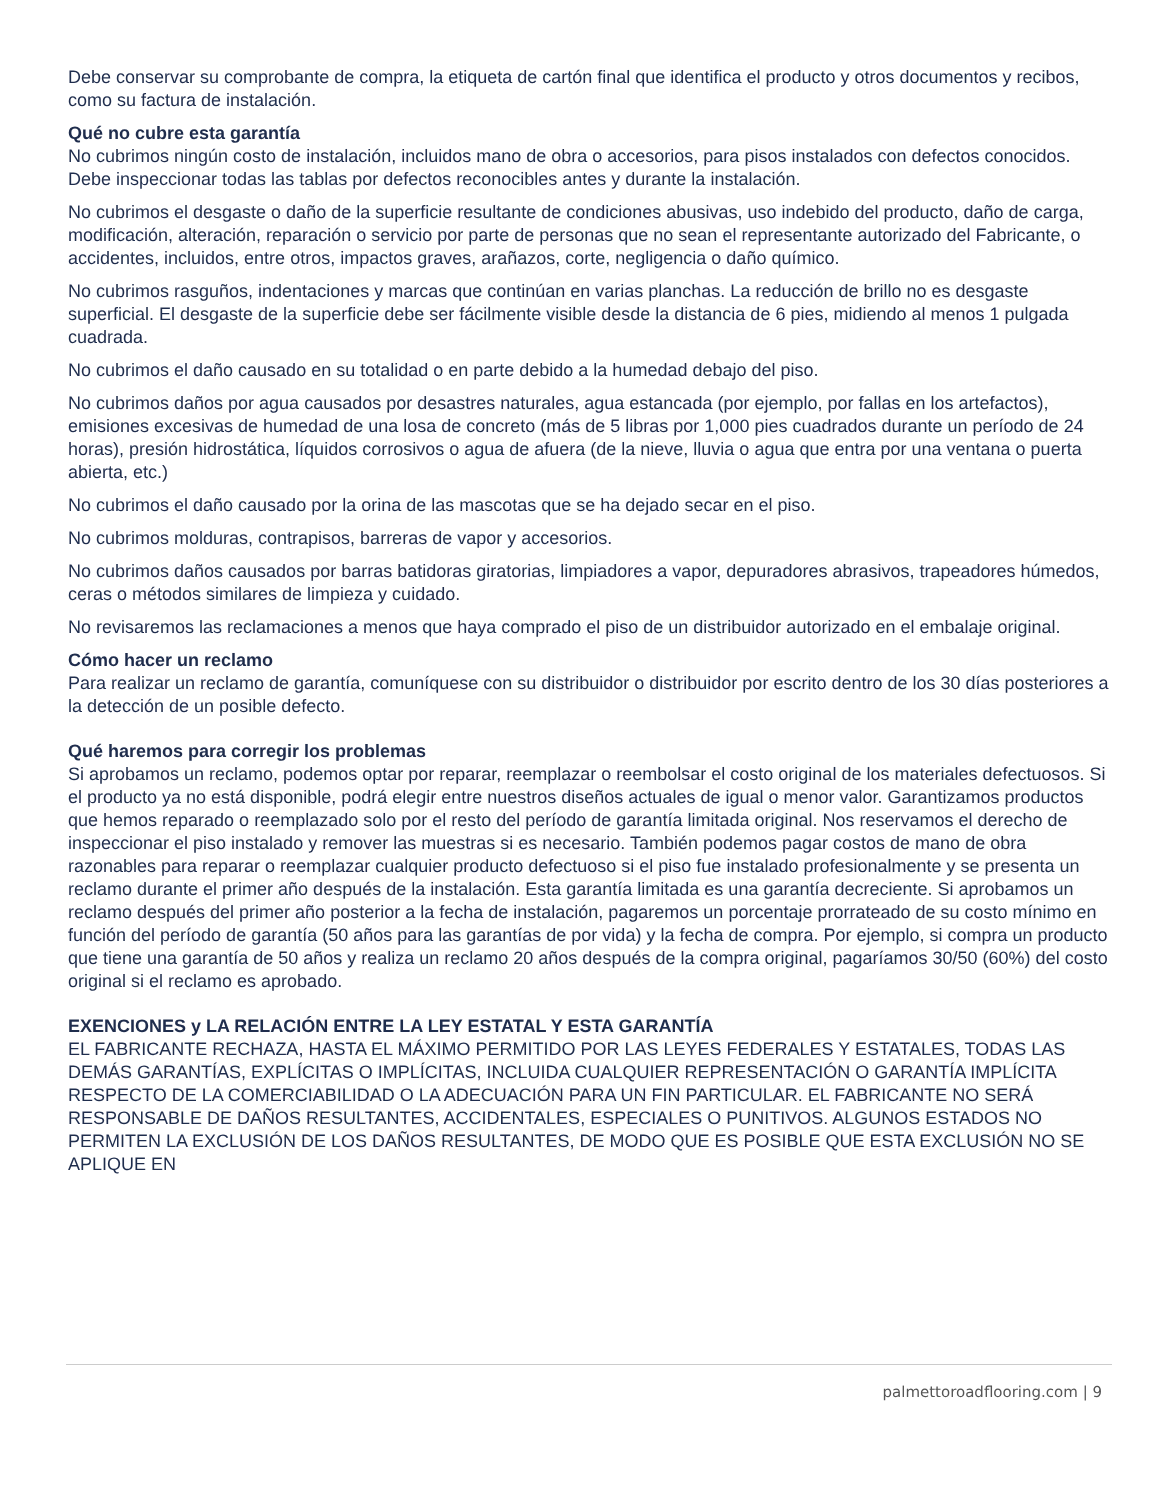Debe conservar su comprobante de compra, la etiqueta de cartón final que identifica el producto y otros documentos y recibos, como su factura de instalación.
Qué no cubre esta garantía
No cubrimos ningún costo de instalación, incluidos mano de obra o accesorios, para pisos instalados con defectos conocidos. Debe inspeccionar todas las tablas por defectos reconocibles antes y durante la instalación.
No cubrimos el desgaste o daño de la superficie resultante de condiciones abusivas, uso indebido del producto, daño de carga, modificación, alteración, reparación o servicio por parte de personas que no sean el representante autorizado del Fabricante, o accidentes, incluidos, entre otros, impactos graves, arañazos, corte, negligencia o daño químico.
No cubrimos rasguños, indentaciones y marcas que continúan en varias planchas. La reducción de brillo no es desgaste superficial. El desgaste de la superficie debe ser fácilmente visible desde la distancia de 6 pies, midiendo al menos 1 pulgada cuadrada.
No cubrimos el daño causado en su totalidad o en parte debido a la humedad debajo del piso.
No cubrimos daños por agua causados por desastres naturales, agua estancada (por ejemplo, por fallas en los artefactos), emisiones excesivas de humedad de una losa de concreto (más de 5 libras por 1,000 pies cuadrados durante un período de 24 horas), presión hidrostática, líquidos corrosivos o agua de afuera (de la nieve, lluvia o agua que entra por una ventana o puerta abierta, etc.)
No cubrimos el daño causado por la orina de las mascotas que se ha dejado secar en el piso.
No cubrimos molduras, contrapisos, barreras de vapor y accesorios.
No cubrimos daños causados por barras batidoras giratorias, limpiadores a vapor, depuradores abrasivos, trapeadores húmedos, ceras o métodos similares de limpieza y cuidado.
No revisaremos las reclamaciones a menos que haya comprado el piso de un distribuidor autorizado en el embalaje original.
Cómo hacer un reclamo
Para realizar un reclamo de garantía, comuníquese con su distribuidor o distribuidor por escrito dentro de los 30 días posteriores a la detección de un posible defecto.
Qué haremos para corregir los problemas
Si aprobamos un reclamo, podemos optar por reparar, reemplazar o reembolsar el costo original de los materiales defectuosos. Si el producto ya no está disponible, podrá elegir entre nuestros diseños actuales de igual o menor valor. Garantizamos productos que hemos reparado o reemplazado solo por el resto del período de garantía limitada original. Nos reservamos el derecho de inspeccionar el piso instalado y remover las muestras si es necesario. También podemos pagar costos de mano de obra razonables para reparar o reemplazar cualquier producto defectuoso si el piso fue instalado profesionalmente y se presenta un reclamo durante el primer año después de la instalación. Esta garantía limitada es una garantía decreciente. Si aprobamos un reclamo después del primer año posterior a la fecha de instalación, pagaremos un porcentaje prorrateado de su costo mínimo en función del período de garantía (50 años para las garantías de por vida) y la fecha de compra. Por ejemplo, si compra un producto que tiene una garantía de 50 años y realiza un reclamo 20 años después de la compra original, pagaríamos 30/50 (60%) del costo original si el reclamo es aprobado.
EXENCIONES y LA RELACIÓN ENTRE LA LEY ESTATAL Y ESTA GARANTÍA
EL FABRICANTE RECHAZA, HASTA EL MÁXIMO PERMITIDO POR LAS LEYES FEDERALES Y ESTATALES, TODAS LAS DEMÁS GARANTÍAS, EXPLÍCITAS O IMPLÍCITAS, INCLUIDA CUALQUIER REPRESENTACIÓN O GARANTÍA IMPLÍCITA RESPECTO DE LA COMERCIABILIDAD O LA ADECUACIÓN PARA UN FIN PARTICULAR. EL FABRICANTE NO SERÁ RESPONSABLE DE DAÑOS RESULTANTES, ACCIDENTALES, ESPECIALES O PUNITIVOS. ALGUNOS ESTADOS NO PERMITEN LA EXCLUSIÓN DE LOS DAÑOS RESULTANTES, DE MODO QUE ES POSIBLE QUE ESTA EXCLUSIÓN NO SE APLIQUE EN
palmettoroadflooring.com | 9